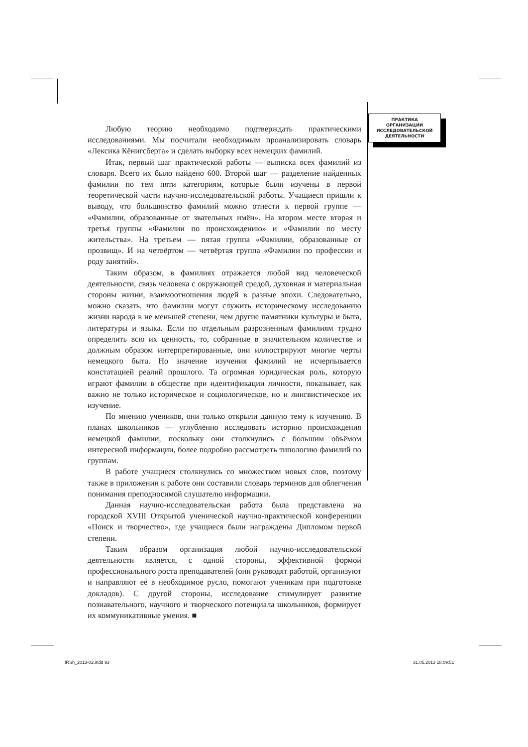ПРАКТИКА
ОРГАНИЗАЦИИ
ИССЛЕДОВАТЕЛЬСКОЙ
ДЕЯТЕЛЬНОСТИ
Любую теорию необходимо подтверждать практическими исследованиями. Мы посчитали необходимым проанализировать словарь «Лексика Кёнигсберга» и сделать выборку всех немецких фамилий.
Итак, первый шаг практической работы — выписка всех фамилий из словаря. Всего их было найдено 600. Второй шаг — разделение найденных фамилии по тем пяти категориям, которые были изучены в первой теоретической части научно-исследовательской работы. Учащиеся пришли к выводу, что большинство фамилий можно отнести к первой группе — «Фамилии, образованные от звательных имён». На втором месте вторая и третья группы «Фамилии по происхождению» и «Фамилии по месту жительства». На третьем — пятая группа «Фамилии, образованные от прозвищ». И на четвёртом — четвёртая группа «Фамилии по профессии и роду занятий».
Таким образом, в фамилиях отражается любой вид человеческой деятельности, связь человека с окружающей средой, духовная и материальная стороны жизни, взаимоотношения людей в разные эпохи. Следовательно, можно сказать, что фамилии могут служить историческому исследованию жизни народа в не меньшей степени, чем другие памятники культуры и быта, литературы и языка. Если по отдельным разрозненным фамилиям трудно определить всю их ценность, то, собранные в значительном количестве и должным образом интерпретированные, они иллюстрируют многие черты немецкого быта. Но значение изучения фамилий не исчерпывается констатацией реалий прошлого. Та огромная юридическая роль, которую играют фамилии в обществе при идентификации личности, показывает, как важно не только историческое и социологическое, но и лингвистическое их изучение.
По мнению учеников, они только открыли данную тему к изучению. В планах школьников — углублённо исследовать историю происхождения немецкой фамилии, поскольку они столкнулись с большим объёмом интересной информации, более подробно рассмотреть типологию фамилий по группам.
В работе учащиеся столкнулись со множеством новых слов, поэтому также в приложении к работе они составили словарь терминов для облегчения понимания преподносимой слушателю информации.
Данная научно-исследовательская работа была представлена на городской XVIII Открытой ученической научно-практической конференции «Поиск и творчество», где учащиеся были награждены Дипломом первой степени.
Таким образом организация любой научно-исследовательской деятельности является, с одной стороны, эффективной формой профессионального роста преподавателей (они руководят работой, организуют и направляют её в необходимое русло, помогают ученикам при подготовке докладов). С другой стороны, исследование стимулирует развитие познавательного, научного и творческого потенциала школьников, формирует их коммуникативные умения. ■
IRSh_2013-02.indd 93 31.05.2013 18:09:51